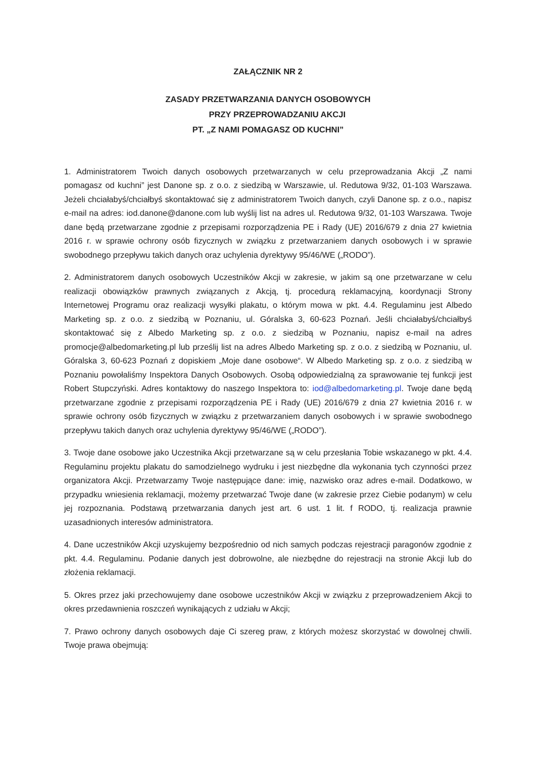ZAŁĄCZNIK NR 2
ZASADY PRZETWARZANIA DANYCH OSOBOWYCH
PRZY PRZEPROWADZANIU AKCJI
PT. „Z NAMI POMAGASZ OD KUCHNI”
1. Administratorem Twoich danych osobowych przetwarzanych w celu przeprowadzania Akcji „Z nami pomagasz od kuchni” jest Danone sp. z o.o. z siedzibą w Warszawie, ul. Redutowa 9/32, 01-103 Warszawa. Jeżeli chciałabyś/chciałbyś skontaktować się z administratorem Twoich danych, czyli Danone sp. z o.o., napisz e-mail na adres: iod.danone@danone.com lub wyślij list na adres ul. Redutowa 9/32, 01-103 Warszawa. Twoje dane będą przetwarzane zgodnie z przepisami rozporządzenia PE i Rady (UE) 2016/679 z dnia 27 kwietnia 2016 r. w sprawie ochrony osób fizycznych w związku z przetwarzaniem danych osobowych i w sprawie swobodnego przepływu takich danych oraz uchylenia dyrektywy 95/46/WE („RODO”).
2. Administratorem danych osobowych Uczestników Akcji w zakresie, w jakim są one przetwarzane w celu realizacji obowiązków prawnych związanych z Akcją, tj. procedurą reklamacyjną, koordynacji Strony Internetowej Programu oraz realizacji wysyłki plakatu, o którym mowa w pkt. 4.4. Regulaminu jest Albedo Marketing sp. z o.o. z siedzibą w Poznaniu, ul. Góralska 3, 60-623 Poznań. Jeśli chciałabyś/chciałbyś skontaktować się z Albedo Marketing sp. z o.o. z siedzibą w Poznaniu, napisz e-mail na adres promocje@albedomarketing.pl lub prześlij list na adres Albedo Marketing sp. z o.o. z siedzibą w Poznaniu, ul. Góralska 3, 60-623 Poznań z dopiskiem „Moje dane osobowe“. W Albedo Marketing sp. z o.o. z siedzibą w Poznaniu powołaliśmy Inspektora Danych Osobowych. Osobą odpowiedzialną za sprawowanie tej funkcji jest Robert Stupczyński. Adres kontaktowy do naszego Inspektora to: iod@albedomarketing.pl. Twoje dane będą przetwarzane zgodnie z przepisami rozporządzenia PE i Rady (UE) 2016/679 z dnia 27 kwietnia 2016 r. w sprawie ochrony osób fizycznych w związku z przetwarzaniem danych osobowych i w sprawie swobodnego przepływu takich danych oraz uchylenia dyrektywy 95/46/WE („RODO”).
3. Twoje dane osobowe jako Uczestnika Akcji przetwarzane są w celu przesłania Tobie wskazanego w pkt. 4.4. Regulaminu projektu plakatu do samodzielnego wydruku i jest niezbędne dla wykonania tych czynności przez organizatora Akcji. Przetwarzamy Twoje następujące dane: imię, nazwisko oraz adres e-mail. Dodatkowo, w przypadku wniesienia reklamacji, możemy przetwarzać Twoje dane (w zakresie przez Ciebie podanym) w celu jej rozpoznania. Podstawą przetwarzania danych jest art. 6 ust. 1 lit. f RODO, tj. realizacja prawnie uzasadnionych interesów administratora.
4. Dane uczestników Akcji uzyskujemy bezpośrednio od nich samych podczas rejestracji paragonów zgodnie z pkt. 4.4. Regulaminu. Podanie danych jest dobrowolne, ale niezbędne do rejestracji na stronie Akcji lub do złożenia reklamacji.
5. Okres przez jaki przechowujemy dane osobowe uczestników Akcji w związku z przeprowadzeniem Akcji to okres przedawnienia roszczeń wynikających z udziału w Akcji;
7. Prawo ochrony danych osobowych daje Ci szereg praw, z których możesz skorzystać w dowolnej chwili. Twoje prawa obejmują: